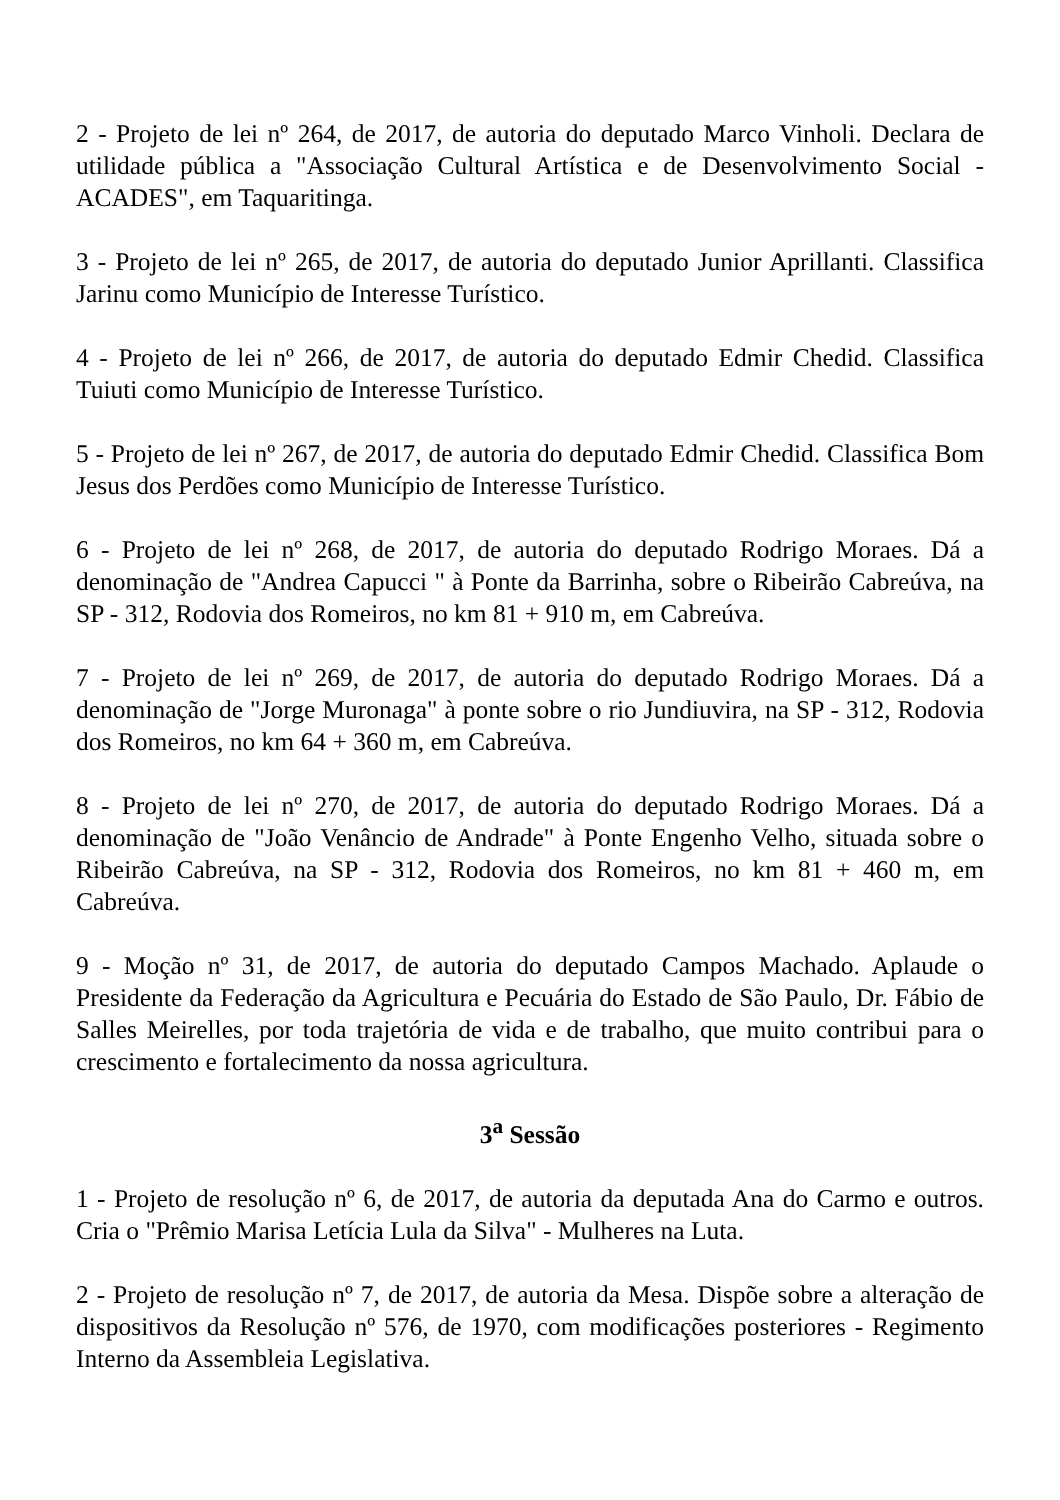2 - Projeto de lei nº 264, de 2017, de autoria do deputado Marco Vinholi. Declara de utilidade pública a "Associação Cultural Artística e de Desenvolvimento Social - ACADES", em Taquaritinga.
3 - Projeto de lei nº 265, de 2017, de autoria do deputado Junior Aprillanti. Classifica Jarinu como Município de Interesse Turístico.
4 - Projeto de lei nº 266, de 2017, de autoria do deputado Edmir Chedid. Classifica Tuiuti como Município de Interesse Turístico.
5 - Projeto de lei nº 267, de 2017, de autoria do deputado Edmir Chedid. Classifica Bom Jesus dos Perdões como Município de Interesse Turístico.
6 - Projeto de lei nº 268, de 2017, de autoria do deputado Rodrigo Moraes. Dá a denominação de "Andrea Capucci " à Ponte da Barrinha, sobre o Ribeirão Cabreúva, na SP - 312, Rodovia dos Romeiros, no km 81 + 910 m, em Cabreúva.
7 - Projeto de lei nº 269, de 2017, de autoria do deputado Rodrigo Moraes. Dá a denominação de "Jorge Muronaga" à ponte sobre o rio Jundiuvira, na SP - 312, Rodovia dos Romeiros, no km 64 + 360 m, em Cabreúva.
8 - Projeto de lei nº 270, de 2017, de autoria do deputado Rodrigo Moraes. Dá a denominação de "João Venâncio de Andrade" à Ponte Engenho Velho, situada sobre o Ribeirão Cabreúva, na SP - 312, Rodovia dos Romeiros, no km 81 + 460 m, em Cabreúva.
9 - Moção nº 31, de 2017, de autoria do deputado Campos Machado. Aplaude o Presidente da Federação da Agricultura e Pecuária do Estado de São Paulo, Dr. Fábio de Salles Meirelles, por toda trajetória de vida e de trabalho, que muito contribui para o crescimento e fortalecimento da nossa agricultura.
3<sup>a</sup> Sessão
1 - Projeto de resolução nº 6, de 2017, de autoria da deputada Ana do Carmo e outros. Cria o "Prêmio Marisa Letícia Lula da Silva" - Mulheres na Luta.
2 - Projeto de resolução nº 7, de 2017, de autoria da Mesa. Dispõe sobre a alteração de dispositivos da Resolução nº 576, de 1970, com modificações posteriores - Regimento Interno da Assembleia Legislativa.